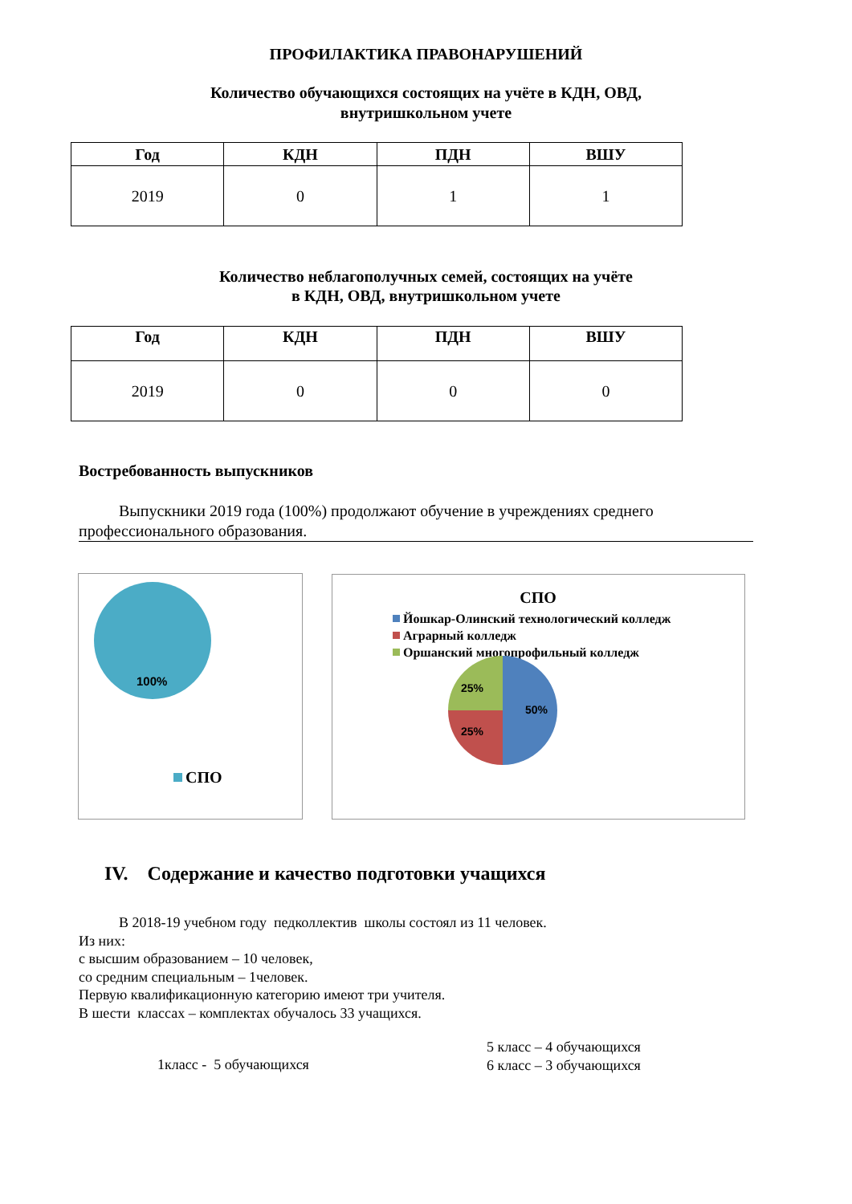ПРОФИЛАКТИКА ПРАВОНАРУШЕНИЙ
Количество обучающихся состоящих на учёте в КДН, ОВД,
внутришкольном учете
| Год | КДН | ПДН | ВШУ |
| --- | --- | --- | --- |
| 2019 | 0 | 1 | 1 |
Количество неблагополучных семей, состоящих на учёте
в КДН, ОВД, внутришкольном учете
| Год | КДН | ПДН | ВШУ |
| --- | --- | --- | --- |
| 2019 | 0 | 0 | 0 |
Востребованность выпускников
Выпускники 2019 года (100%) продолжают обучение в учреждениях среднего профессионального образования.
100%
СПО
СПО
Йошкар-Олинский технологический колледж
Аграрный колледж
Оршанский многопрофильный колледж
50%
25%
25%
IV. Содержание и качество подготовки учащихся
В 2018-19 учебном году педколлектив школы состоял из 11 человек.
Из них:
с высшим образованием – 10 человек,
со средним специальным – 1человек.
Первую квалификационную категорию имеют три учителя.
В шести классах – комплектах обучалось 33 учащихся.
1класс - 5 обучающихся
5 класс – 4 обучающихся
6 класс – 3 обучающихся